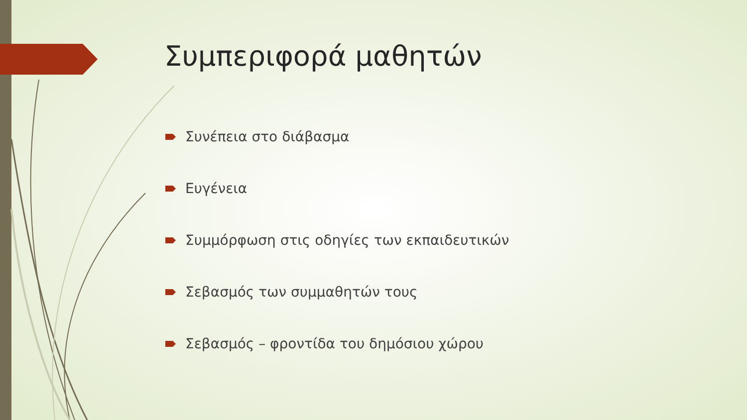Συμπεριφορά μαθητών
Συνέπεια στο διάβασμα
Ευγένεια
Συμμόρφωση στις οδηγίες των εκπαιδευτικών
Σεβασμός των συμμαθητών τους
Σεβασμός – φροντίδα του δημόσιου χώρου